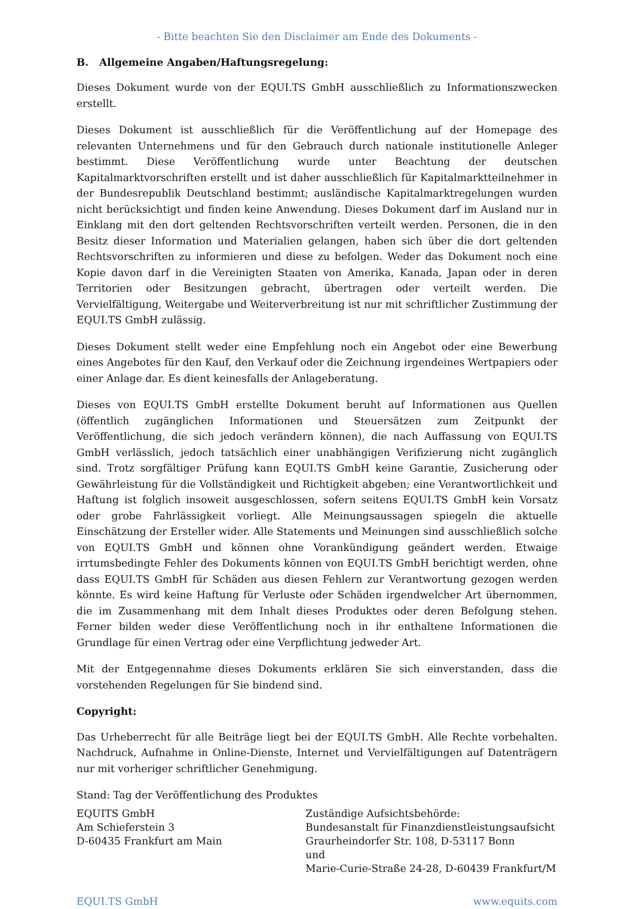- Bitte beachten Sie den Disclaimer am Ende des Dokuments -
B. Allgemeine Angaben/Haftungsregelung:
Dieses Dokument wurde von der EQUI.TS GmbH ausschließlich zu Informationszwecken erstellt.
Dieses Dokument ist ausschließlich für die Veröffentlichung auf der Homepage des relevanten Unternehmens und für den Gebrauch durch nationale institutionelle Anleger bestimmt. Diese Veröffentlichung wurde unter Beachtung der deutschen Kapitalmarktvorschriften erstellt und ist daher ausschließlich für Kapitalmarktteilnehmer in der Bundesrepublik Deutschland bestimmt; ausländische Kapitalmarktregelungen wurden nicht berücksichtigt und finden keine Anwendung. Dieses Dokument darf im Ausland nur in Einklang mit den dort geltenden Rechtsvorschriften verteilt werden. Personen, die in den Besitz dieser Information und Materialien gelangen, haben sich über die dort geltenden Rechtsvorschriften zu informieren und diese zu befolgen. Weder das Dokument noch eine Kopie davon darf in die Vereinigten Staaten von Amerika, Kanada, Japan oder in deren Territorien oder Besitzungen gebracht, übertragen oder verteilt werden. Die Vervielfältigung, Weitergabe und Weiterverbreitung ist nur mit schriftlicher Zustimmung der EQUI.TS GmbH zulässig.
Dieses Dokument stellt weder eine Empfehlung noch ein Angebot oder eine Bewerbung eines Angebotes für den Kauf, den Verkauf oder die Zeichnung irgendeines Wertpapiers oder einer Anlage dar. Es dient keinesfalls der Anlageberatung.
Dieses von EQUI.TS GmbH erstellte Dokument beruht auf Informationen aus Quellen (öffentlich zugänglichen Informationen und Steuersätzen zum Zeitpunkt der Veröffentlichung, die sich jedoch verändern können), die nach Auffassung von EQUI.TS GmbH verlässlich, jedoch tatsächlich einer unabhängigen Verifizierung nicht zugänglich sind. Trotz sorgfältiger Prüfung kann EQUI.TS GmbH keine Garantie, Zusicherung oder Gewährleistung für die Vollständigkeit und Richtigkeit abgeben; eine Verantwortlichkeit und Haftung ist folglich insoweit ausgeschlossen, sofern seitens EQUI.TS GmbH kein Vorsatz oder grobe Fahrlässigkeit vorliegt. Alle Meinungsaussagen spiegeln die aktuelle Einschätzung der Ersteller wider. Alle Statements und Meinungen sind ausschließlich solche von EQUI.TS GmbH und können ohne Vorankündigung geändert werden. Etwaige irrtumsbedingte Fehler des Dokuments können von EQUI.TS GmbH berichtigt werden, ohne dass EQUI.TS GmbH für Schäden aus diesen Fehlern zur Verantwortung gezogen werden könnte. Es wird keine Haftung für Verluste oder Schäden irgendwelcher Art übernommen, die im Zusammenhang mit dem Inhalt dieses Produktes oder deren Befolgung stehen. Ferner bilden weder diese Veröffentlichung noch in ihr enthaltene Informationen die Grundlage für einen Vertrag oder eine Verpflichtung jedweder Art.
Mit der Entgegennahme dieses Dokuments erklären Sie sich einverstanden, dass die vorstehenden Regelungen für Sie bindend sind.
Copyright:
Das Urheberrecht für alle Beiträge liegt bei der EQUI.TS GmbH. Alle Rechte vorbehalten. Nachdruck, Aufnahme in Online-Dienste, Internet und Vervielfältigungen auf Datenträgern nur mit vorheriger schriftlicher Genehmigung.
Stand: Tag der Veröffentlichung des Produktes
EQUITS GmbH
Am Schieferstein 3
D-60435 Frankfurt am Main
Zuständige Aufsichtsbehörde:
Bundesanstalt für Finanzdienstleistungsaufsicht
Graurheindorfer Str. 108, D-53117 Bonn
und
Marie-Curie-Straße 24-28, D-60439 Frankfurt/M
EQUI.TS GmbH www.equits.com